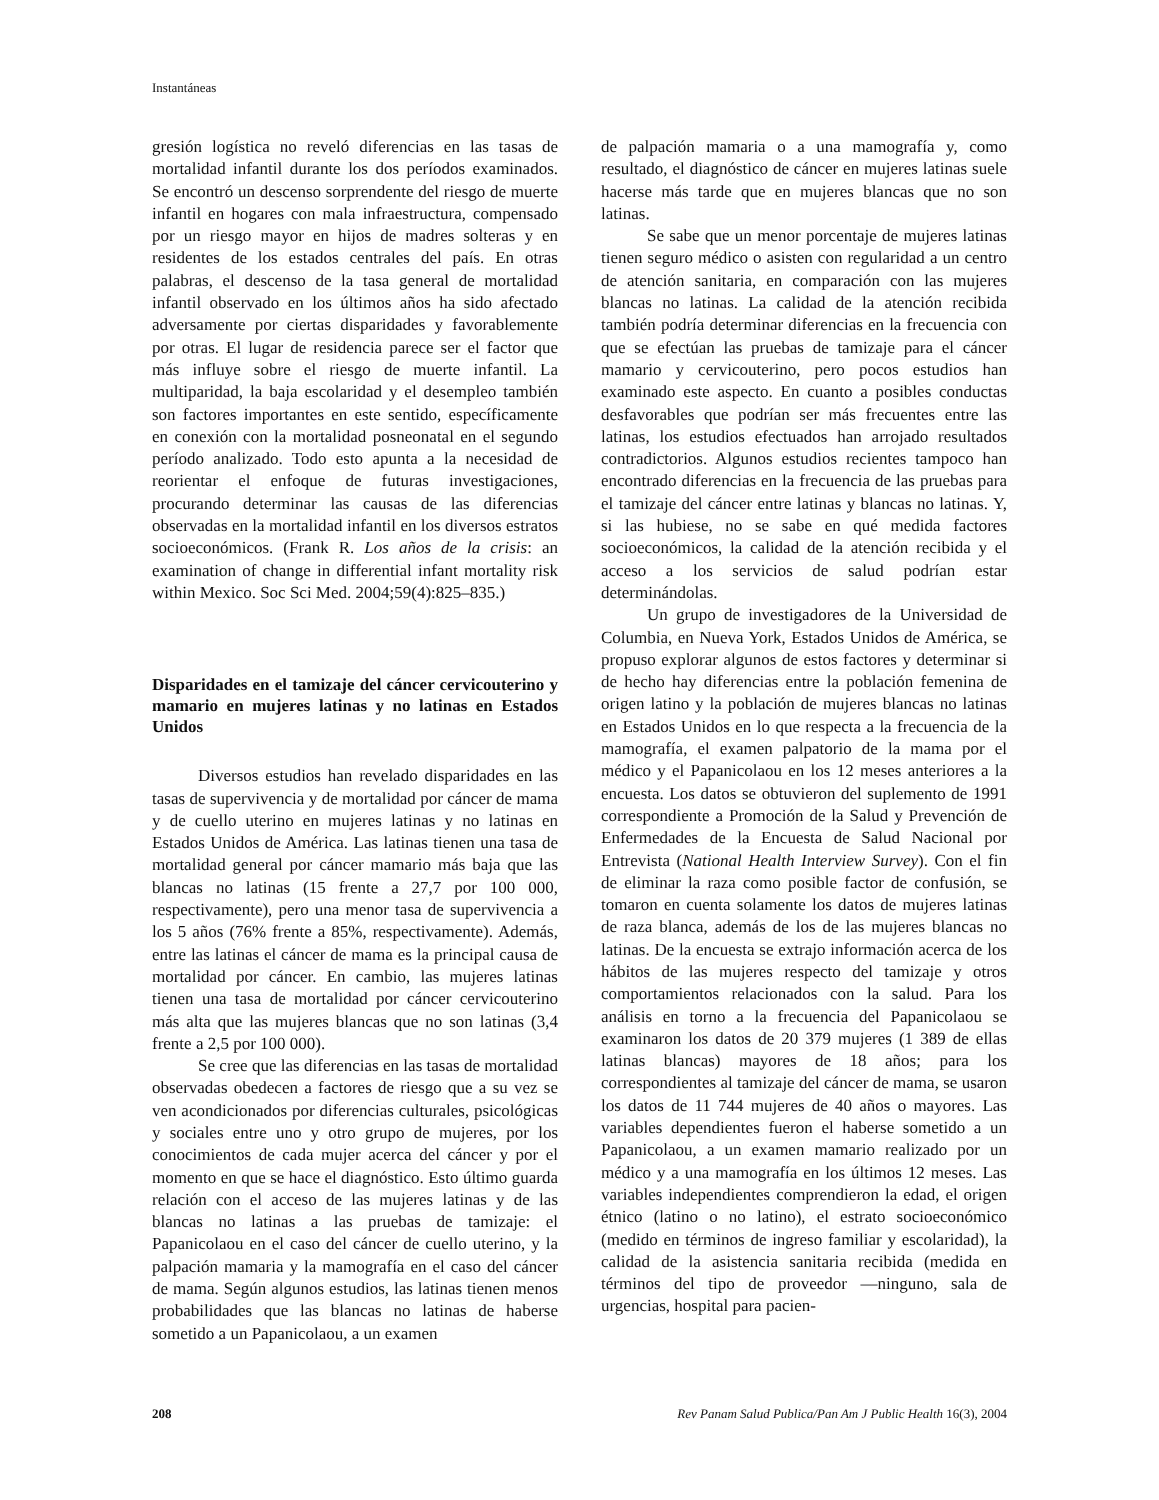Instantáneas
gresión logística no reveló diferencias en las tasas de mortalidad infantil durante los dos períodos examinados. Se encontró un descenso sorprendente del riesgo de muerte infantil en hogares con mala infraestructura, compensado por un riesgo mayor en hijos de madres solteras y en residentes de los estados centrales del país. En otras palabras, el descenso de la tasa general de mortalidad infantil observado en los últimos años ha sido afectado adversamente por ciertas disparidades y favorablemente por otras. El lugar de residencia parece ser el factor que más influye sobre el riesgo de muerte infantil. La multiparidad, la baja escolaridad y el desempleo también son factores importantes en este sentido, específicamente en conexión con la mortalidad posneonatal en el segundo período analizado. Todo esto apunta a la necesidad de reorientar el enfoque de futuras investigaciones, procurando determinar las causas de las diferencias observadas en la mortalidad infantil en los diversos estratos socioeconómicos. (Frank R. Los años de la crisis: an examination of change in differential infant mortality risk within Mexico. Soc Sci Med. 2004;59(4):825–835.)
Disparidades en el tamizaje del cáncer cervicouterino y mamario en mujeres latinas y no latinas en Estados Unidos
Diversos estudios han revelado disparidades en las tasas de supervivencia y de mortalidad por cáncer de mama y de cuello uterino en mujeres latinas y no latinas en Estados Unidos de América. Las latinas tienen una tasa de mortalidad general por cáncer mamario más baja que las blancas no latinas (15 frente a 27,7 por 100 000, respectivamente), pero una menor tasa de supervivencia a los 5 años (76% frente a 85%, respectivamente). Además, entre las latinas el cáncer de mama es la principal causa de mortalidad por cáncer. En cambio, las mujeres latinas tienen una tasa de mortalidad por cáncer cervicouterino más alta que las mujeres blancas que no son latinas (3,4 frente a 2,5 por 100 000).
Se cree que las diferencias en las tasas de mortalidad observadas obedecen a factores de riesgo que a su vez se ven acondicionados por diferencias culturales, psicológicas y sociales entre uno y otro grupo de mujeres, por los conocimientos de cada mujer acerca del cáncer y por el momento en que se hace el diagnóstico. Esto último guarda relación con el acceso de las mujeres latinas y de las blancas no latinas a las pruebas de tamizaje: el Papanicolaou en el caso del cáncer de cuello uterino, y la palpación mamaria y la mamografía en el caso del cáncer de mama. Según algunos estudios, las latinas tienen menos probabilidades que las blancas no latinas de haberse sometido a un Papanicolaou, a un examen
de palpación mamaria o a una mamografía y, como resultado, el diagnóstico de cáncer en mujeres latinas suele hacerse más tarde que en mujeres blancas que no son latinas.
Se sabe que un menor porcentaje de mujeres latinas tienen seguro médico o asisten con regularidad a un centro de atención sanitaria, en comparación con las mujeres blancas no latinas. La calidad de la atención recibida también podría determinar diferencias en la frecuencia con que se efectúan las pruebas de tamizaje para el cáncer mamario y cervicouterino, pero pocos estudios han examinado este aspecto. En cuanto a posibles conductas desfavorables que podrían ser más frecuentes entre las latinas, los estudios efectuados han arrojado resultados contradictorios. Algunos estudios recientes tampoco han encontrado diferencias en la frecuencia de las pruebas para el tamizaje del cáncer entre latinas y blancas no latinas. Y, si las hubiese, no se sabe en qué medida factores socioeconómicos, la calidad de la atención recibida y el acceso a los servicios de salud podrían estar determinándolas.
Un grupo de investigadores de la Universidad de Columbia, en Nueva York, Estados Unidos de América, se propuso explorar algunos de estos factores y determinar si de hecho hay diferencias entre la población femenina de origen latino y la población de mujeres blancas no latinas en Estados Unidos en lo que respecta a la frecuencia de la mamografía, el examen palpatorio de la mama por el médico y el Papanicolaou en los 12 meses anteriores a la encuesta. Los datos se obtuvieron del suplemento de 1991 correspondiente a Promoción de la Salud y Prevención de Enfermedades de la Encuesta de Salud Nacional por Entrevista (National Health Interview Survey). Con el fin de eliminar la raza como posible factor de confusión, se tomaron en cuenta solamente los datos de mujeres latinas de raza blanca, además de los de las mujeres blancas no latinas. De la encuesta se extrajo información acerca de los hábitos de las mujeres respecto del tamizaje y otros comportamientos relacionados con la salud. Para los análisis en torno a la frecuencia del Papanicolaou se examinaron los datos de 20 379 mujeres (1 389 de ellas latinas blancas) mayores de 18 años; para los correspondientes al tamizaje del cáncer de mama, se usaron los datos de 11 744 mujeres de 40 años o mayores. Las variables dependientes fueron el haberse sometido a un Papanicolaou, a un examen mamario realizado por un médico y a una mamografía en los últimos 12 meses. Las variables independientes comprendieron la edad, el origen étnico (latino o no latino), el estrato socioeconómico (medido en términos de ingreso familiar y escolaridad), la calidad de la asistencia sanitaria recibida (medida en términos del tipo de proveedor —ninguno, sala de urgencias, hospital para pacien-
208 Rev Panam Salud Publica/Pan Am J Public Health 16(3), 2004